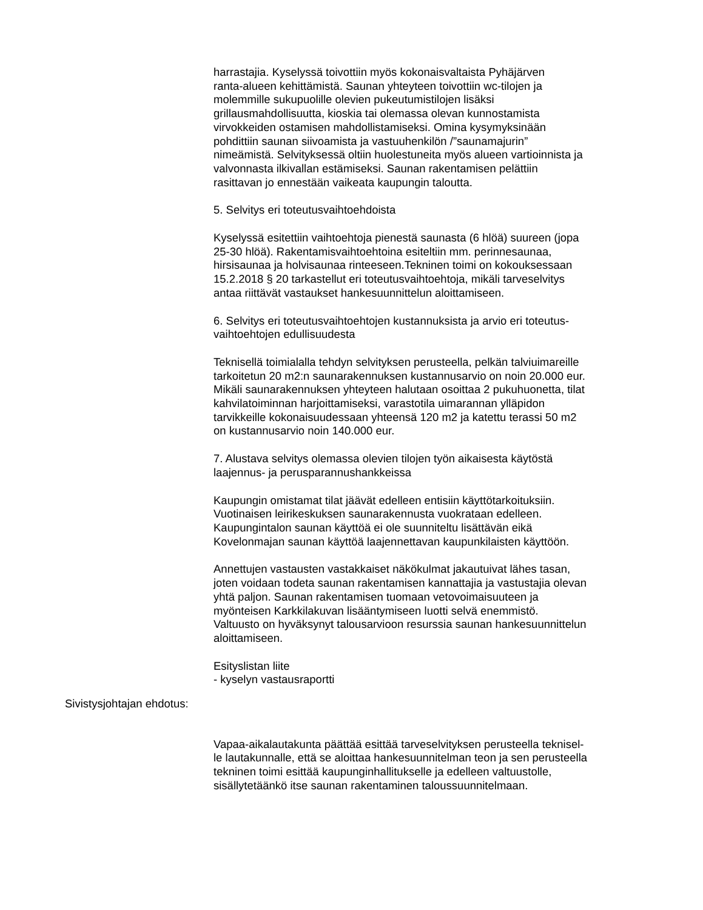harrastajia. Kyselyssä toivottiin myös kokonaisvaltaista Pyhäjärven
ranta-alueen kehittämistä. Saunan yhteyteen toivottiin wc-tilojen ja
molemmille sukupuolille olevien pukeutumistilojen lisäksi
grillausmahdollisuutta, kioskia tai olemassa olevan kunnostamista
virvokkeiden ostamisen mahdollistamiseksi. Omina kysymyksinään
pohdittiin saunan siivoamista ja vastuuhenkilön /”saunamajurin”
nimeämistä. Selvityksessä oltiin huolestuneita myös alueen vartioinnista ja
valvonnasta ilkivallan estämiseksi. Saunan rakentamisen pelättiin
rasittavan jo ennestään vaikeata kaupungin taloutta.
5. Selvitys eri toteutusvaihtoehdoista
Kyselyssä esitettiin vaihtoehtoja pienestä saunasta (6 hlöä) suureen (jopa
25-30 hlöä). Rakentamisvaihtoehtoina esiteltiin mm. perinnesaunaa,
hirsisaunaa ja holvisaunaa rinteeseen.Tekninen toimi on kokouksessaan
15.2.2018 § 20 tarkastellut eri toteutusvaihtoehtoja, mikäli tarveselvitys
antaa riittävät vastaukset hankesuunnittelun aloittamiseen.
6. Selvitys eri toteutusvaihtoehtojen kustannuksista ja arvio eri toteutus-
vaihtoehtojen edullisuudesta
Teknisellä toimialalla tehdyn selvityksen perusteella, pelkän talviuimareille
tarkoitetun 20 m2:n saunarakennuksen kustannusarvio on noin 20.000 eur.
Mikäli saunarakennuksen yhteyteen halutaan osoittaa 2 pukuhuonetta, tilat
kahvilatoiminnan harjoittamiseksi, varastotila uimarannan ylläpidon
tarvikkeille kokonaisuudessaan yhteensä 120 m2 ja katettu terassi 50 m2
on kustannusarvio noin 140.000 eur.
7. Alustava selvitys olemassa olevien tilojen työn aikaisesta käytöstä
laajennus- ja perusparannushankkeissa
Kaupungin omistamat tilat jäävät edelleen entisiin käyttötarkoituksiin.
Vuotinaisen leirikeskuksen saunarakennusta vuokrataan edelleen.
Kaupungintalon saunan käyttöä ei ole suunniteltu lisättävän eikä
Kovelonmajan saunan käyttöä laajennettavan kaupunkilaisten käyttöön.
Annettujen vastausten vastakkaiset näkökulmat jakautuivat lähes tasan,
joten voidaan todeta saunan rakentamisen kannattajia ja vastustajia olevan
yhtä paljon. Saunan rakentamisen tuomaan vetovoimaisuuteen ja
myönteisen Karkkilakuvan lisääntymiseen luotti selvä enemmistö.
Valtuusto on hyväksynyt talousarvioon resurssia saunan hankesuunnittelun
aloittamiseen.
Esityslistan liite
- kyselyn vastausraportti
Sivistysjohtajan ehdotus:
Vapaa-aikalautakunta päättää esittää tarveselvityksen perusteella teknisel-
le lautakunnalle, että se aloittaa hankesuunnitelman teon ja sen perusteella
tekninen toimi esittää kaupunginhallitukselle ja edelleen valtuustolle,
sisällytetäänkö itse saunan rakentaminen taloussuunnitelmaan.